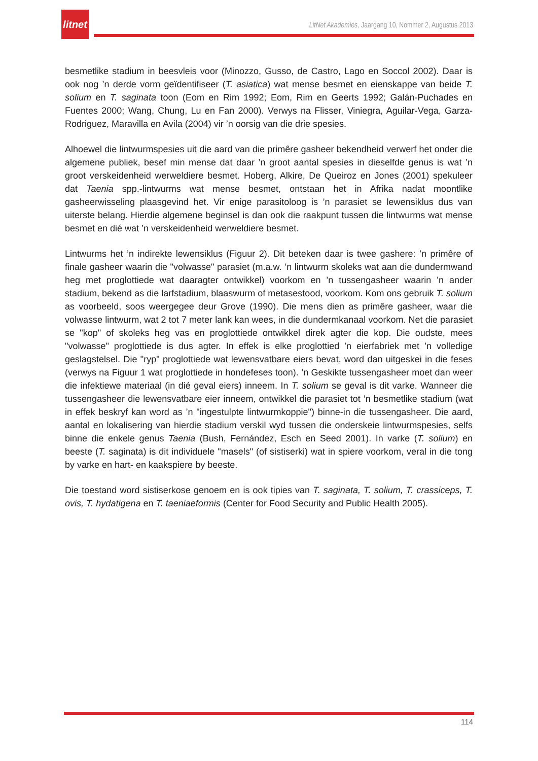litnet
LitNet Akademies, Jaargang 10, Nommer 2, Augustus 2013
besmetlike stadium in beesvleis voor (Minozzo, Gusso, de Castro, Lago en Soccol 2002). Daar is ook nog ’n derde vorm geïdentifiseer (T. asiatica) wat mense besmet en eienskappe van beide T. solium en T. saginata toon (Eom en Rim 1992; Eom, Rim en Geerts 1992; Galán-Puchades en Fuentes 2000; Wang, Chung, Lu en Fan 2000). Verwys na Flisser, Viniegra, Aguilar-Vega, Garza-Rodriguez, Maravilla en Avila (2004) vir ’n oorsig van die drie spesies.
Alhoewel die lintwurmspesies uit die aard van die primêre gasheer bekendheid verwerf het onder die algemene publiek, besef min mense dat daar ’n groot aantal spesies in dieselfde genus is wat ’n groot verskeidenheid werweldiere besmet. Hoberg, Alkire, De Queiroz en Jones (2001) spekuleer dat Taenia spp.-lintwurms wat mense besmet, ontstaan het in Afrika nadat moontlike gasheerwisseling plaasgevind het. Vir enige parasitoloog is ’n parasiet se lewensiklus dus van uiterste belang. Hierdie algemene beginsel is dan ook die raakpunt tussen die lintwurms wat mense besmet en dié wat ’n verskeidenheid werweldiere besmet.
Lintwurms het ’n indirekte lewensiklus (Figuur 2). Dit beteken daar is twee gashere: ’n primêre of finale gasheer waarin die "volwasse" parasiet (m.a.w. ’n lintwurm skoleks wat aan die dundermwand heg met proglottiede wat daaragter ontwikkel) voorkom en ’n tussengasheer waarin ’n ander stadium, bekend as die larfstadium, blaaswurm of metasestood, voorkom. Kom ons gebruik T. solium as voorbeeld, soos weergegee deur Grove (1990). Die mens dien as primêre gasheer, waar die volwasse lintwurm, wat 2 tot 7 meter lank kan wees, in die dundermkanaal voorkom. Net die parasiet se "kop" of skoleks heg vas en proglottiede ontwikkel direk agter die kop. Die oudste, mees "volwasse" proglottiede is dus agter. In effek is elke proglottied ’n eierfabriek met ’n volledige geslagstelsel. Die "ryp" proglottiede wat lewensvatbare eiers bevat, word dan uitgeskei in die feses (verwys na Figuur 1 wat proglottiede in hondefeses toon). ’n Geskikte tussengasheer moet dan weer die infektiewe materiaal (in dié geval eiers) inneem. In T. solium se geval is dit varke. Wanneer die tussengasheer die lewensvatbare eier inneem, ontwikkel die parasiet tot ’n besmetlike stadium (wat in effek beskryf kan word as ’n "ingestulpte lintwurmkoppie") binne-in die tussengasheer. Die aard, aantal en lokalisering van hierdie stadium verskil wyd tussen die onderskeie lintwurmspesies, selfs binne die enkele genus Taenia (Bush, Fernández, Esch en Seed 2001). In varke (T. solium) en beeste (T. saginata) is dit individuele "masels" (of sistiserki) wat in spiere voorkom, veral in die tong by varke en hart- en kaakspiere by beeste.
Die toestand word sistiserkose genoem en is ook tipies van T. saginata, T. solium, T. crassiceps, T. ovis, T. hydatigena en T. taeniaeformis (Center for Food Security and Public Health 2005).
114